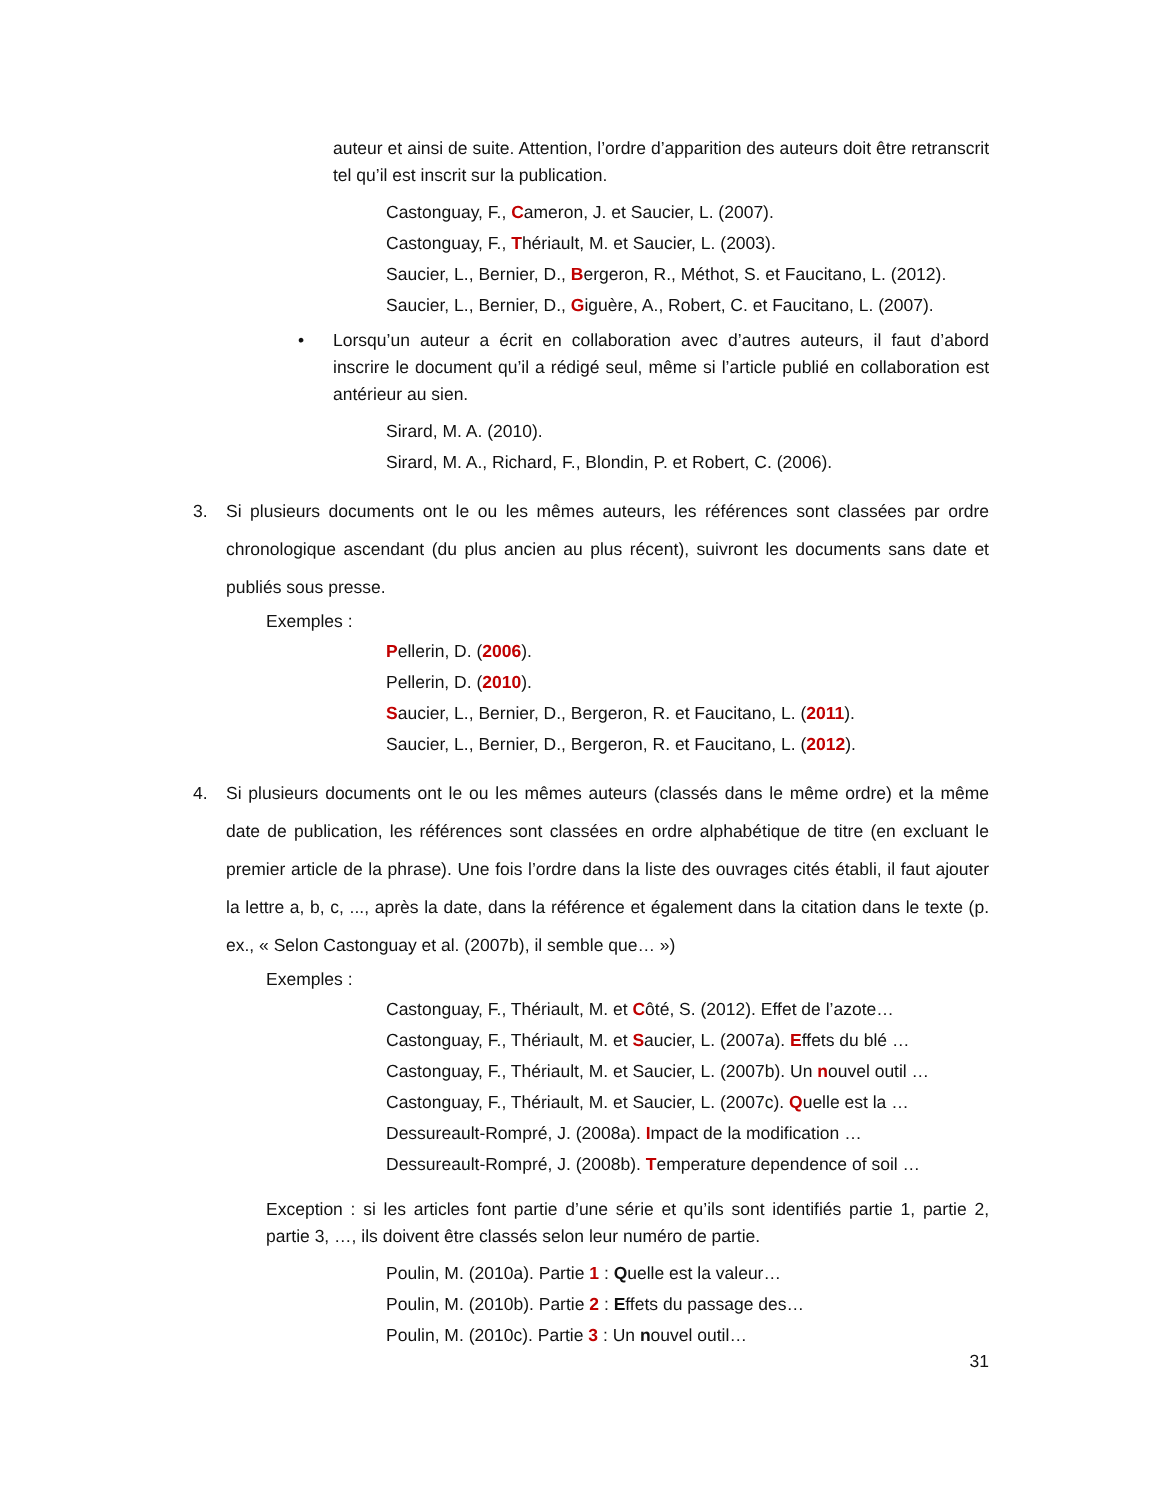auteur et ainsi de suite. Attention, l’ordre d’apparition des auteurs doit être retranscrit tel qu’il est inscrit sur la publication.
Castonguay, F., Cameron, J. et Saucier, L. (2007).
Castonguay, F., Thériault, M. et Saucier, L. (2003).
Saucier, L., Bernier, D., Bergeron, R., Méthot, S. et Faucitano, L. (2012).
Saucier, L., Bernier, D., Giguère, A., Robert, C. et Faucitano, L. (2007).
• Lorsqu’un auteur a écrit en collaboration avec d’autres auteurs, il faut d’abord inscrire le document qu’il a rédigé seul, même si l’article publié en collaboration est antérieur au sien.
Sirard, M. A. (2010).
Sirard, M. A., Richard, F., Blondin, P. et Robert, C. (2006).
3. Si plusieurs documents ont le ou les mêmes auteurs, les références sont classées par ordre chronologique ascendant (du plus ancien au plus récent), suivront les documents sans date et publiés sous presse.
Exemples :
Pellerin, D. (2006).
Pellerin, D. (2010).
Saucier, L., Bernier, D., Bergeron, R. et Faucitano, L. (2011).
Saucier, L., Bernier, D., Bergeron, R. et Faucitano, L. (2012).
4. Si plusieurs documents ont le ou les mêmes auteurs (classés dans le même ordre) et la même date de publication, les références sont classées en ordre alphabétique de titre (en excluant le premier article de la phrase). Une fois l’ordre dans la liste des ouvrages cités établi, il faut ajouter la lettre a, b, c, ..., après la date, dans la référence et également dans la citation dans le texte (p. ex., « Selon Castonguay et al. (2007b), il semble que… »)
Exemples :
Castonguay, F., Thériault, M. et Côté, S. (2012). Effet de l’azote…
Castonguay, F., Thériault, M. et Saucier, L. (2007a). Effets du blé …
Castonguay, F., Thériault, M. et Saucier, L. (2007b). Un nouvel outil …
Castonguay, F., Thériault, M. et Saucier, L. (2007c). Quelle est la …
Dessureault-Rompré, J. (2008a). Impact de la modification …
Dessureault-Rompré, J. (2008b). Temperature dependence of soil …
Exception : si les articles font partie d’une série et qu’ils sont identifiés partie 1, partie 2, partie 3, …, ils doivent être classés selon leur numéro de partie.
Poulin, M. (2010a). Partie 1 : Quelle est la valeur…
Poulin, M. (2010b). Partie 2 : Effets du passage des…
Poulin, M. (2010c). Partie 3 : Un nouvel outil…
31